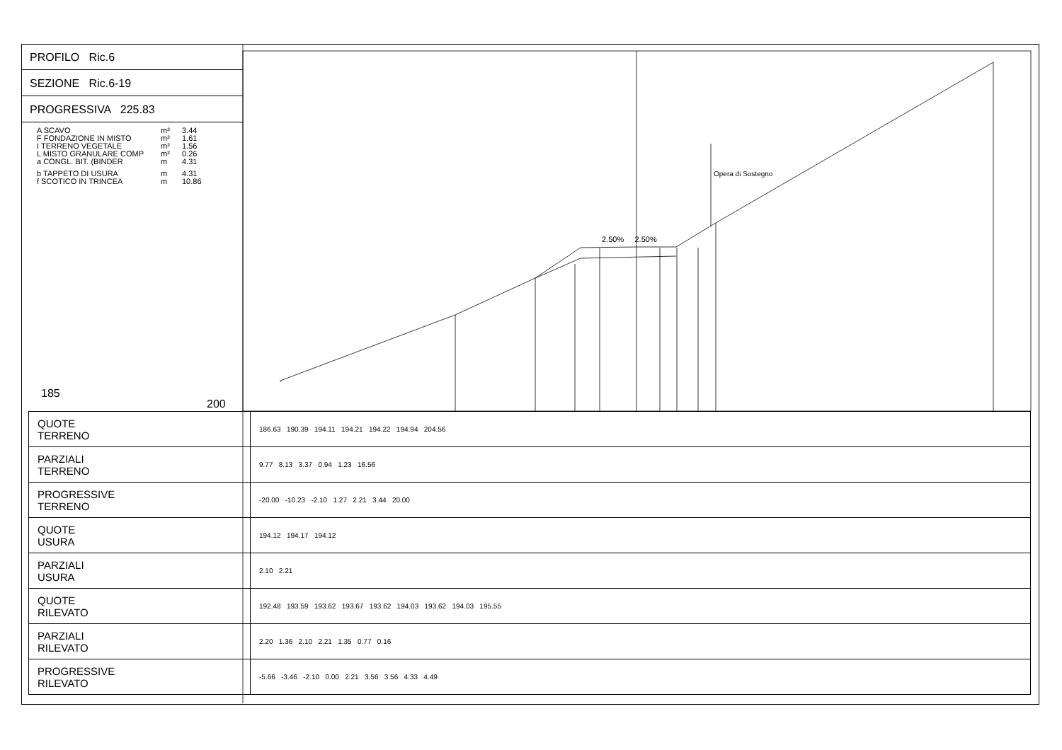PROFILO Ric.6
SEZIONE Ric.6-19
PROGRESSIVA 225.83
A SCAVO m² 3.44
F FONDAZIONE IN MISTO m² 1.61
I TERRENO VEGETALE m² 1.56
L MISTO GRANULARE COMP m² 0.26
a CONGL. BIT. (BINDER m 4.31
b TAPPETO DI USURA m 4.31
f SCOTICO IN TRINCEA m 10.86
185
200
2.50% 2.50%
Opera di Sostegno
| QUOTE TERRENO | 186.63 190.39 194.11 194.21 194.22 194.94 204.56 |
| PARZIALI TERRENO | 9.77 8.13 3.37 0.94 1.23 16.56 |
| PROGRESSIVE TERRENO | -20.00 -10.23 -2.10 1.27 2.21 3.44 20.00 |
| QUOTE USURA | 194.12 194.17 194.12 |
| PARZIALI USURA | 2.10 2.21 |
| QUOTE RILEVATO | 192.48 193.59 193.62 193.67 193.62 194.03 193.62 194.03 195.55 |
| PARZIALI RILEVATO | 2.20 1.36 2.10 2.21 1.35 0.77 0.16 |
| PROGRESSIVE RILEVATO | -5.66 -3.46 -2.10 0.00 2.21 3.56 3.56 4.33 4.49 |